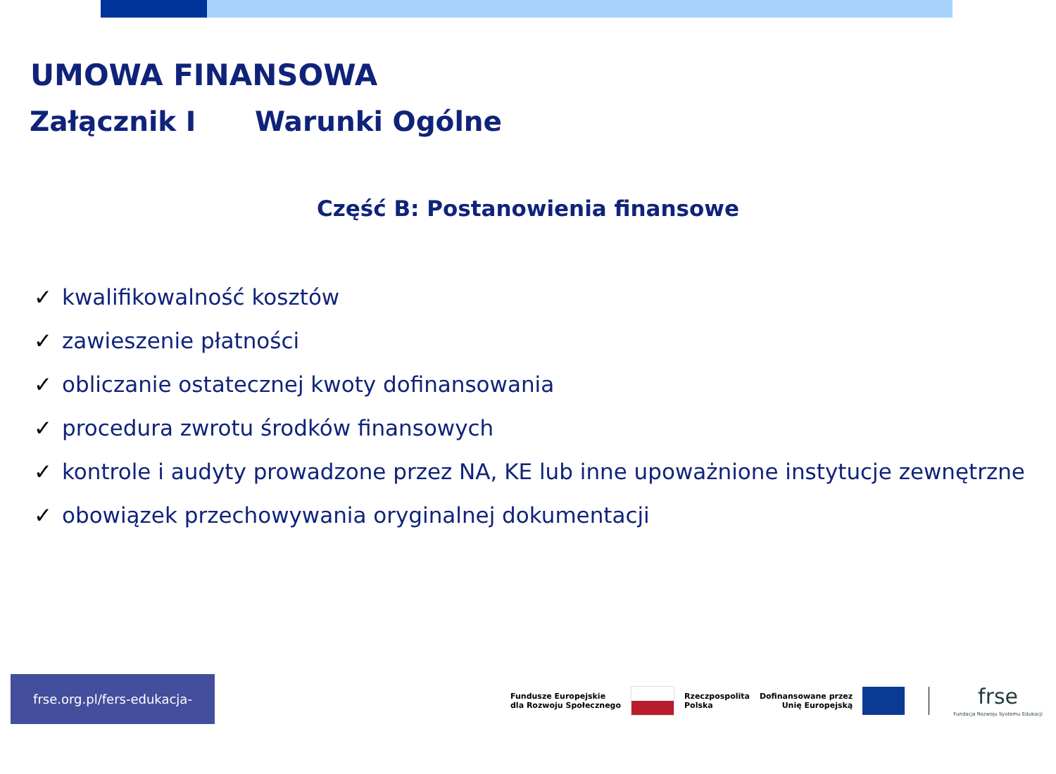UMOWA FINANSOWA
Załącznik I Warunki Ogólne
Część B: Postanowienia finansowe
✓ kwalifikowalność kosztów
✓ zawieszenie płatności
✓ obliczanie ostatecznej kwoty dofinansowania
✓ procedura zwrotu środków finansowych
✓ kontrole i audyty prowadzone przez NA, KE lub inne upoważnione instytucje zewnętrzne
✓ obowiązek przechowywania oryginalnej dokumentacji
frse.org.pl/fers-edukacja-szkolna
Fundusze Europejskie
dla Rozwoju Społecznego
Rzeczpospolita
Polska
Dofinansowane przez
Unię Europejską
frse
Fundacja Rozwoju Systemu Edukacji